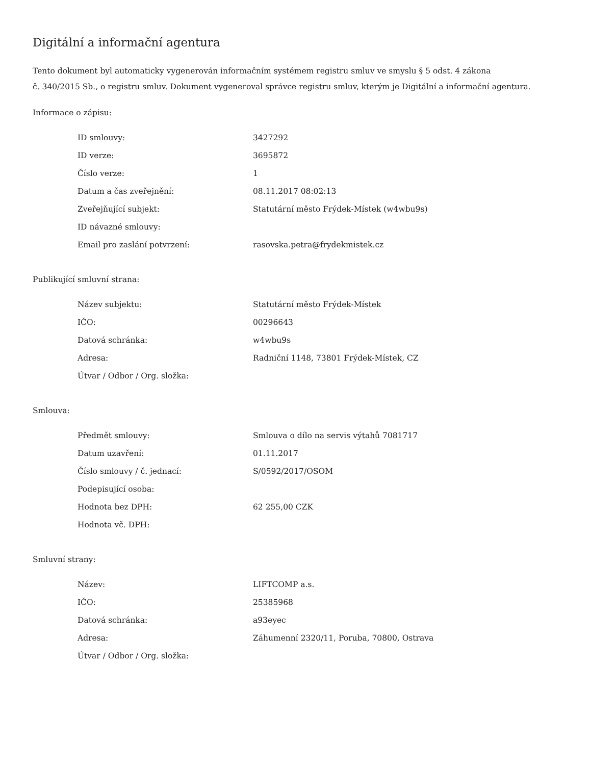Digitální a informační agentura
Tento dokument byl automaticky vygenerován informačním systémem registru smluv ve smyslu § 5 odst. 4 zákona
č. 340/2015 Sb., o registru smluv. Dokument vygeneroval správce registru smluv, kterým je Digitální a informační agentura.
Informace o zápisu:
| ID smlouvy: | 3427292 |
| ID verze: | 3695872 |
| Číslo verze: | 1 |
| Datum a čas zveřejnění: | 08.11.2017 08:02:13 |
| Zveřejňující subjekt: | Statutární město Frýdek-Místek (w4wbu9s) |
| ID návazné smlouvy: | |
| Email pro zaslání potvrzení: | rasovska.petra@frydekmistek.cz |
Publikující smluvní strana:
| Název subjektu: | Statutární město Frýdek-Místek |
| IČO: | 00296643 |
| Datová schránka: | w4wbu9s |
| Adresa: | Radniční 1148, 73801 Frýdek-Místek, CZ |
| Útvar / Odbor / Org. složka: | |
Smlouva:
| Předmět smlouvy: | Smlouva o dílo na servis výtahů 7081717 |
| Datum uzavření: | 01.11.2017 |
| Číslo smlouvy / č. jednací: | S/0592/2017/OSOM |
| Podepisující osoba: | |
| Hodnota bez DPH: | 62 255,00 CZK |
| Hodnota vč. DPH: | |
Smluvní strany:
| Název: | LIFTCOMP a.s. |
| IČO: | 25385968 |
| Datová schránka: | a93eyec |
| Adresa: | Záhumenní 2320/11, Poruba, 70800, Ostrava |
| Útvar / Odbor / Org. složka: | |